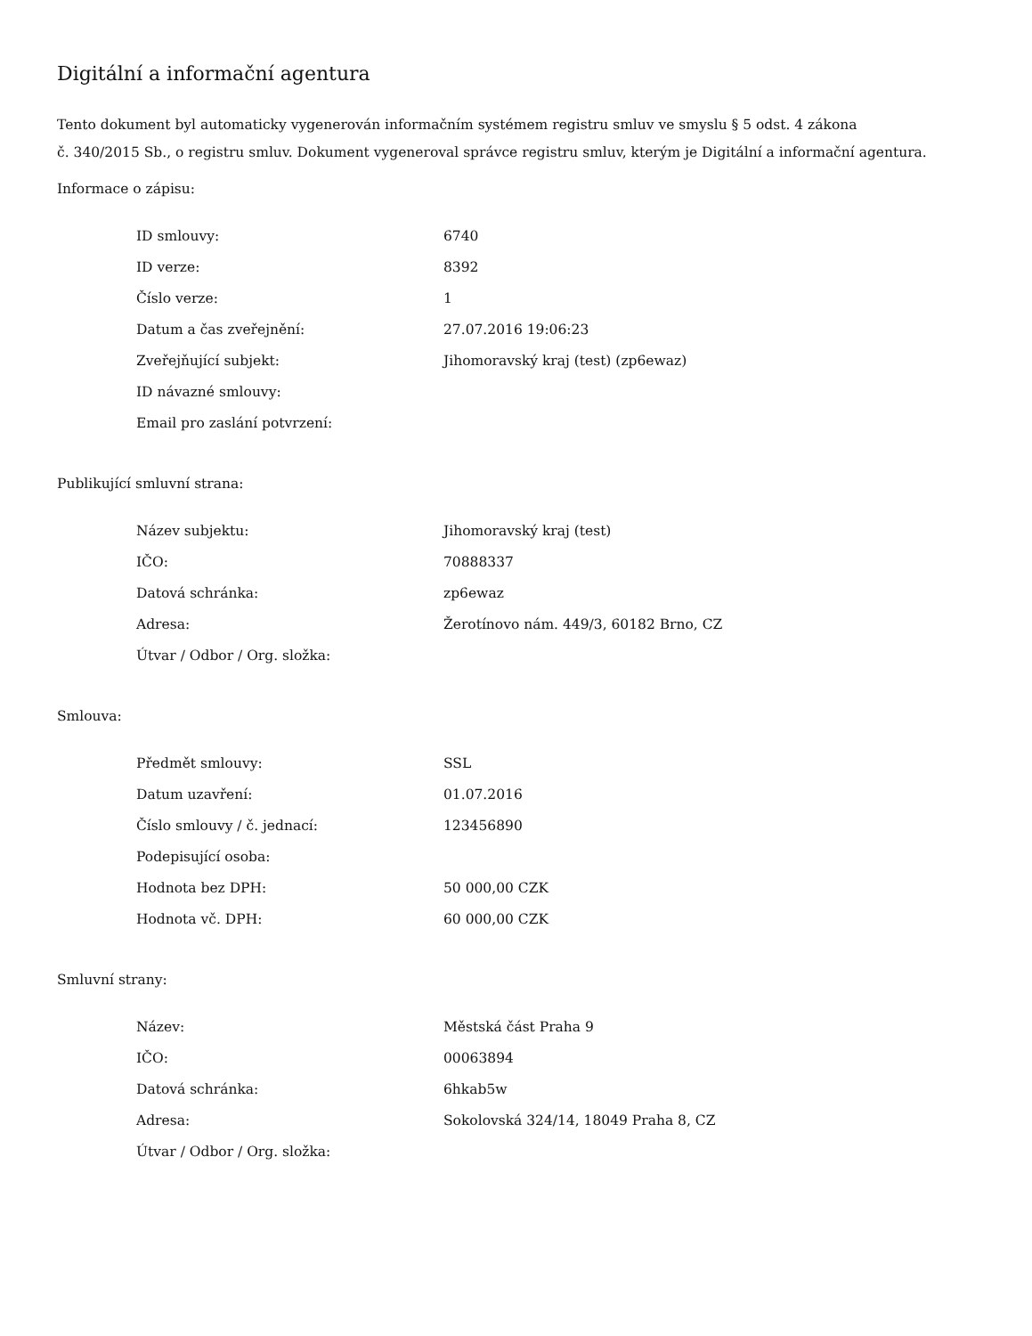Digitální a informační agentura
Tento dokument byl automaticky vygenerován informačním systémem registru smluv ve smyslu § 5 odst. 4 zákona
č. 340/2015 Sb., o registru smluv. Dokument vygeneroval správce registru smluv, kterým je Digitální a informační agentura.
Informace o zápisu:
| ID smlouvy: | 6740 |
| ID verze: | 8392 |
| Číslo verze: | 1 |
| Datum a čas zveřejnění: | 27.07.2016 19:06:23 |
| Zveřejňující subjekt: | Jihomoravský kraj (test) (zp6ewaz) |
| ID návazné smlouvy: | |
| Email pro zaslání potvrzení: | |
Publikující smluvní strana:
| Název subjektu: | Jihomoravský kraj (test) |
| IČO: | 70888337 |
| Datová schránka: | zp6ewaz |
| Adresa: | Žerotínovo nám. 449/3, 60182 Brno, CZ |
| Útvar / Odbor / Org. složka: | |
Smlouva:
| Předmět smlouvy: | SSL |
| Datum uzavření: | 01.07.2016 |
| Číslo smlouvy / č. jednací: | 123456890 |
| Podepisující osoba: | |
| Hodnota bez DPH: | 50 000,00 CZK |
| Hodnota vč. DPH: | 60 000,00 CZK |
Smluvní strany:
| Název: | Městská část Praha 9 |
| IČO: | 00063894 |
| Datová schránka: | 6hkab5w |
| Adresa: | Sokolovská 324/14, 18049 Praha 8, CZ |
| Útvar / Odbor / Org. složka: | |